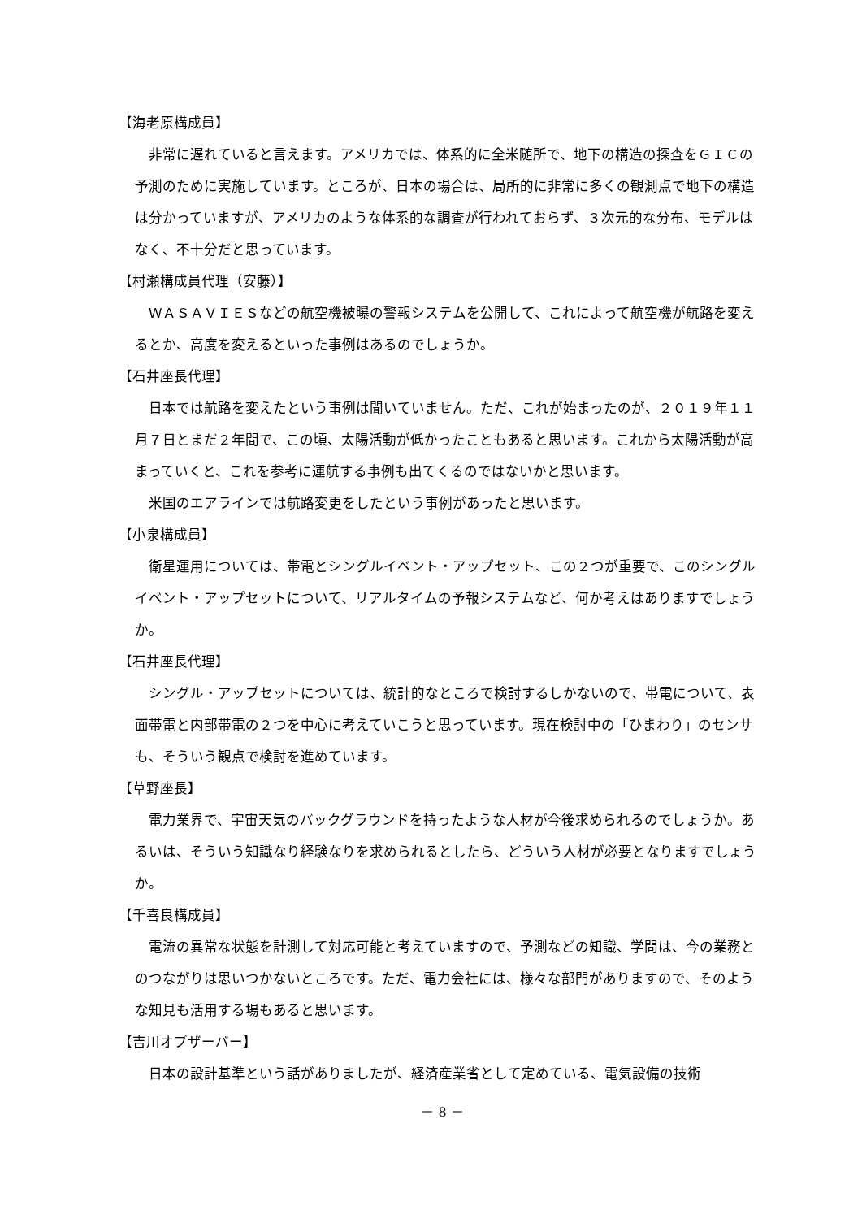【海老原構成員】
非常に遅れていると言えます。アメリカでは、体系的に全米随所で、地下の構造の探査をＧＩＣの予測のために実施しています。ところが、日本の場合は、局所的に非常に多くの観測点で地下の構造は分かっていますが、アメリカのような体系的な調査が行われておらず、３次元的な分布、モデルはなく、不十分だと思っています。
【村瀬構成員代理（安藤）】
ＷＡＳＡＶＩＥＳなどの航空機被曝の警報システムを公開して、これによって航空機が航路を変えるとか、高度を変えるといった事例はあるのでしょうか。
【石井座長代理】
日本では航路を変えたという事例は聞いていません。ただ、これが始まったのが、２０１９年１１月７日とまだ２年間で、この頃、太陽活動が低かったこともあると思います。これから太陽活動が高まっていくと、これを参考に運航する事例も出てくるのではないかと思います。
米国のエアラインでは航路変更をしたという事例があったと思います。
【小泉構成員】
衛星運用については、帯電とシングルイベント・アップセット、この２つが重要で、このシングルイベント・アップセットについて、リアルタイムの予報システムなど、何か考えはありますでしょうか。
【石井座長代理】
シングル・アップセットについては、統計的なところで検討するしかないので、帯電について、表面帯電と内部帯電の２つを中心に考えていこうと思っています。現在検討中の「ひまわり」のセンサも、そういう観点で検討を進めています。
【草野座長】
電力業界で、宇宙天気のバックグラウンドを持ったような人材が今後求められるのでしょうか。あるいは、そういう知識なり経験なりを求められるとしたら、どういう人材が必要となりますでしょうか。
【千喜良構成員】
電流の異常な状態を計測して対応可能と考えていますので、予測などの知識、学問は、今の業務とのつながりは思いつかないところです。ただ、電力会社には、様々な部門がありますので、そのような知見も活用する場もあると思います。
【吉川オブザーバー】
日本の設計基準という話がありましたが、経済産業省として定めている、電気設備の技術
－ 8 －